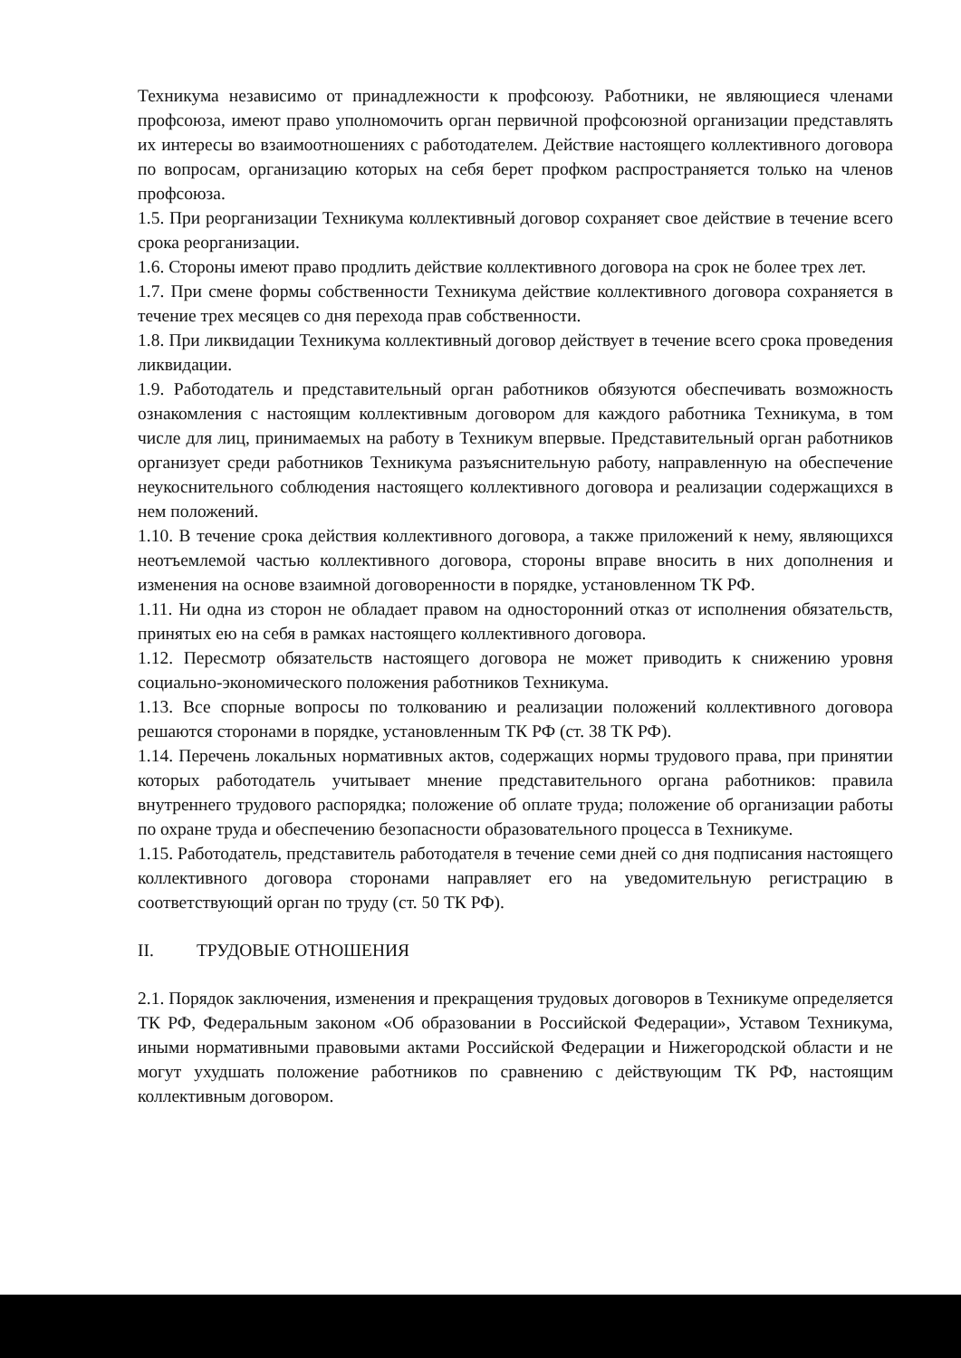Техникума независимо от принадлежности к профсоюзу. Работники, не являющиеся членами профсоюза, имеют право уполномочить орган первичной профсоюзной организации представлять их интересы во взаимоотношениях с работодателем. Действие настоящего коллективного договора по вопросам, организацию которых на себя берет профком распространяется только на членов профсоюза.
1.5. При реорганизации Техникума коллективный договор сохраняет свое действие в течение всего срока реорганизации.
1.6. Стороны имеют право продлить действие коллективного договора на срок не более трех лет.
1.7. При смене формы собственности Техникума действие коллективного договора сохраняется в течение трех месяцев со дня перехода прав собственности.
1.8. При ликвидации Техникума коллективный договор действует в течение всего срока проведения ликвидации.
1.9. Работодатель и представительный орган работников обязуются обеспечивать возможность ознакомления с настоящим коллективным договором для каждого работника Техникума, в том числе для лиц, принимаемых на работу в Техникум впервые. Представительный орган работников организует среди работников Техникума разъяснительную работу, направленную на обеспечение неукоснительного соблюдения настоящего коллективного договора и реализации содержащихся в нем положений.
1.10. В течение срока действия коллективного договора, а также приложений к нему, являющихся неотъемлемой частью коллективного договора, стороны вправе вносить в них дополнения и изменения на основе взаимной договоренности в порядке, установленном ТК РФ.
1.11. Ни одна из сторон не обладает правом на односторонний отказ от исполнения обязательств, принятых ею на себя в рамках настоящего коллективного договора.
1.12. Пересмотр обязательств настоящего договора не может приводить к снижению уровня социально-экономического положения работников Техникума.
1.13. Все спорные вопросы по толкованию и реализации положений коллективного договора решаются сторонами в порядке, установленным ТК РФ (ст. 38 ТК РФ).
1.14. Перечень локальных нормативных актов, содержащих нормы трудового права, при принятии которых работодатель учитывает мнение представительного органа работников: правила внутреннего трудового распорядка; положение об оплате труда; положение об организации работы по охране труда и обеспечению безопасности образовательного процесса в Техникуме.
1.15. Работодатель, представитель работодателя в течение семи дней со дня подписания настоящего коллективного договора сторонами направляет его на уведомительную регистрацию в соответствующий орган по труду (ст. 50 ТК РФ).
II. ТРУДОВЫЕ ОТНОШЕНИЯ
2.1. Порядок заключения, изменения и прекращения трудовых договоров в Техникуме определяется ТК РФ, Федеральным законом «Об образовании в Российской Федерации», Уставом Техникума, иными нормативными правовыми актами Российской Федерации и Нижегородской области и не могут ухудшать положение работников по сравнению с действующим ТК РФ, настоящим коллективным договором.